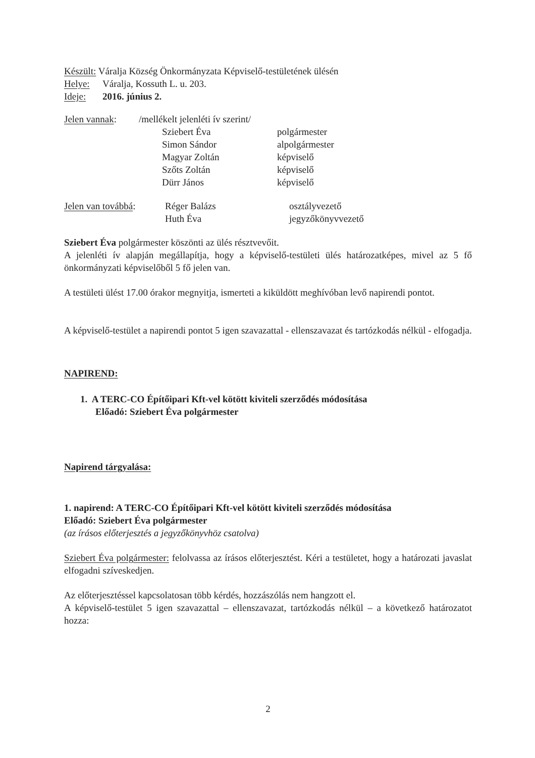Készült: Váralja Község Önkormányzata Képviselő-testületének ülésén
Helye: Váralja, Kossuth L. u. 203.
Ideje: 2016. június 2.
| Jelen vannak : | /mellékelt jelenléti ív szerint/ | |
| | Sziebert Éva | polgármester |
| | Simon Sándor | alpolgármester |
| | Magyar Zoltán | képviselő |
| | Szőts Zoltán | képviselő |
| | Dürr János | képviselő |
| Jelen van továbbá : | Réger Balázs | osztályvezető |
| | Huth Éva | jegyzőkönyvvezető |
Sziebert Éva polgármester köszönti az ülés résztvevőit.
A jelenléti ív alapján megállapítja, hogy a képviselő-testületi ülés határozatképes, mivel az 5 fő önkormányzati képviselőből 5 fő jelen van.
A testületi ülést 17.00 órakor megnyitja, ismerteti a kiküldött meghívóban levő napirendi pontot.
A képviselő-testület a napirendi pontot 5 igen szavazattal - ellenszavazat és tartózkodás nélkül - elfogadja.
NAPIREND:
1. A TERC-CO Építőipari Kft-vel kötött kiviteli szerződés módosítása
Előadó: Sziebert Éva polgármester
Napirend tárgyalása:
1. napirend: A TERC-CO Építőipari Kft-vel kötött kiviteli szerződés módosítása
Előadó: Sziebert Éva polgármester
(az írásos előterjesztés a jegyzőkönyvhöz csatolva)
Sziebert Éva polgármester: felolvassa az írásos előterjesztést. Kéri a testületet, hogy a határozati javaslat elfogadni szíveskedjen.
Az előterjesztéssel kapcsolatosan több kérdés, hozzászólás nem hangzott el.
A képviselő-testület 5 igen szavazattal – ellenszavazat, tartózkodás nélkül – a következő határozatot hozza:
2